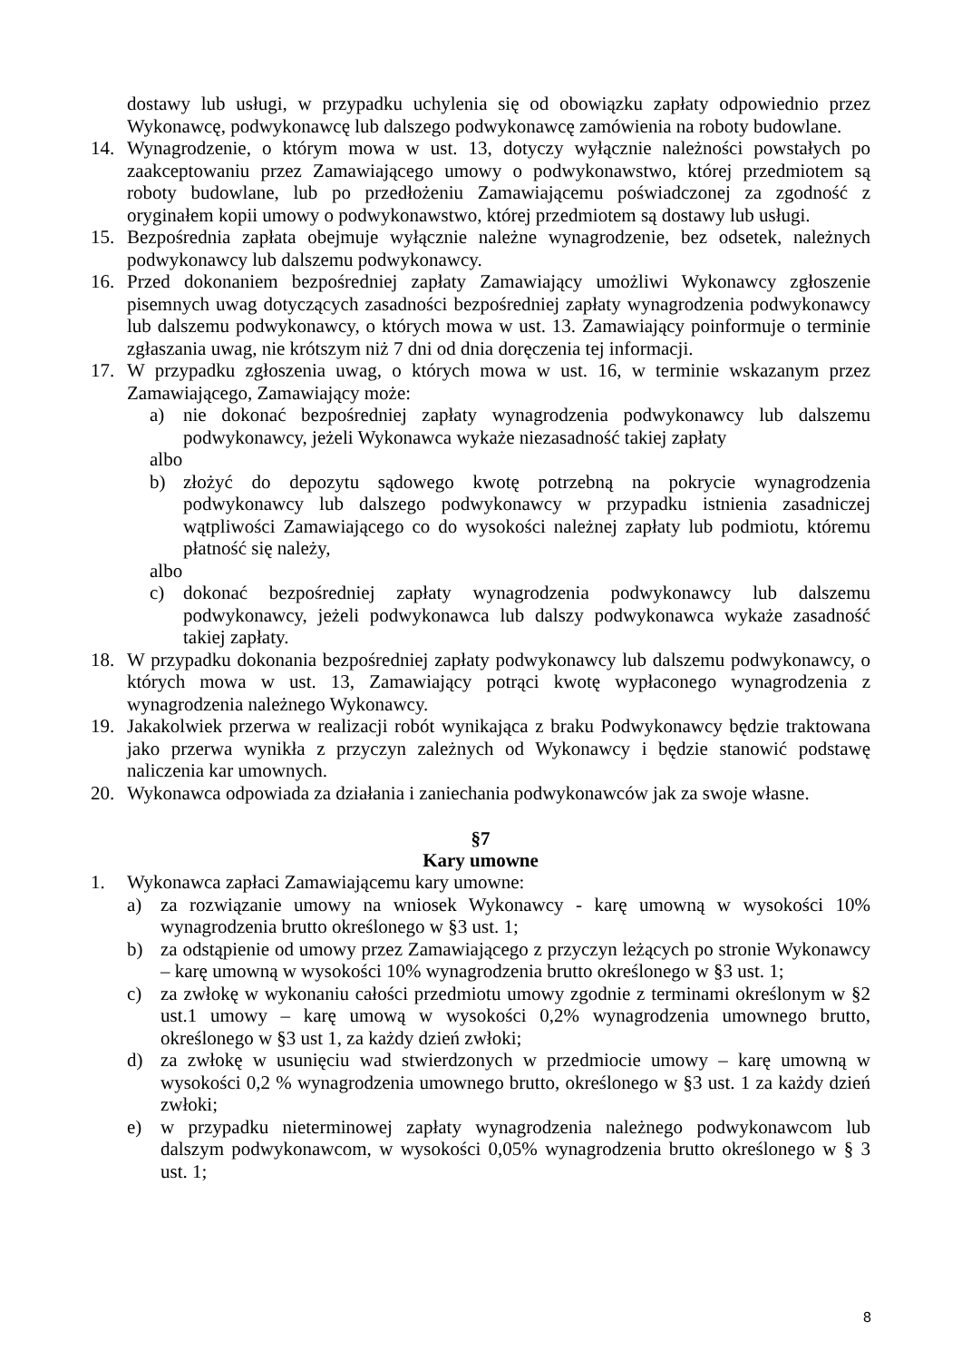dostawy lub usługi, w przypadku uchylenia się od obowiązku zapłaty odpowiednio przez Wykonawcę, podwykonawcę lub dalszego podwykonawcę zamówienia na roboty budowlane.
14. Wynagrodzenie, o którym mowa w ust. 13, dotyczy wyłącznie należności powstałych po zaakceptowaniu przez Zamawiającego umowy o podwykonawstwo, której przedmiotem są roboty budowlane, lub po przedłożeniu Zamawiającemu poświadczonej za zgodność z oryginałem kopii umowy o podwykonawstwo, której przedmiotem są dostawy lub usługi.
15. Bezpośrednia zapłata obejmuje wyłącznie należne wynagrodzenie, bez odsetek, należnych podwykonawcy lub dalszemu podwykonawcy.
16. Przed dokonaniem bezpośredniej zapłaty Zamawiający umożliwi Wykonawcy zgłoszenie pisemnych uwag dotyczących zasadności bezpośredniej zapłaty wynagrodzenia podwykonawcy lub dalszemu podwykonawcy, o których mowa w ust. 13. Zamawiający poinformuje o terminie zgłaszania uwag, nie krótszym niż 7 dni od dnia doręczenia tej informacji.
17. W przypadku zgłoszenia uwag, o których mowa w ust. 16, w terminie wskazanym przez Zamawiającego, Zamawiający może:
a) nie dokonać bezpośredniej zapłaty wynagrodzenia podwykonawcy lub dalszemu podwykonawcy, jeżeli Wykonawca wykaże niezasadność takiej zapłaty
albo
b) złożyć do depozytu sądowego kwotę potrzebną na pokrycie wynagrodzenia podwykonawcy lub dalszego podwykonawcy w przypadku istnienia zasadniczej wątpliwości Zamawiającego co do wysokości należnej zapłaty lub podmiotu, któremu płatność się należy,
albo
c) dokonać bezpośredniej zapłaty wynagrodzenia podwykonawcy lub dalszemu podwykonawcy, jeżeli podwykonawca lub dalszy podwykonawca wykaże zasadność takiej zapłaty.
18. W przypadku dokonania bezpośredniej zapłaty podwykonawcy lub dalszemu podwykonawcy, o których mowa w ust. 13, Zamawiający potrąci kwotę wypłaconego wynagrodzenia z wynagrodzenia należnego Wykonawcy.
19. Jakakolwiek przerwa w realizacji robót wynikająca z braku Podwykonawcy będzie traktowana jako przerwa wynikła z przyczyn zależnych od Wykonawcy i będzie stanowić podstawę naliczenia kar umownych.
20. Wykonawca odpowiada za działania i zaniechania podwykonawców jak za swoje własne.
§7
Kary umowne
1. Wykonawca zapłaci Zamawiającemu kary umowne:
a) za rozwiązanie umowy na wniosek Wykonawcy - karę umowną w wysokości 10% wynagrodzenia brutto określonego w §3 ust. 1;
b) za odstąpienie od umowy przez Zamawiającego z przyczyn leżących po stronie Wykonawcy – karę umowną w wysokości 10% wynagrodzenia brutto określonego w §3 ust. 1;
c) za zwłokę w wykonaniu całości przedmiotu umowy zgodnie z terminami określonym w §2 ust.1 umowy – karę umową w wysokości 0,2% wynagrodzenia umownego brutto, określonego w §3 ust 1, za każdy dzień zwłoki;
d) za zwłokę w usunięciu wad stwierdzonych w przedmiocie umowy – karę umowną w wysokości 0,2 % wynagrodzenia umownego brutto, określonego w §3 ust. 1 za każdy dzień zwłoki;
e) w przypadku nieterminowej zapłaty wynagrodzenia należnego podwykonawcom lub dalszym podwykonawcom, w wysokości 0,05% wynagrodzenia brutto określonego w § 3 ust. 1;
8